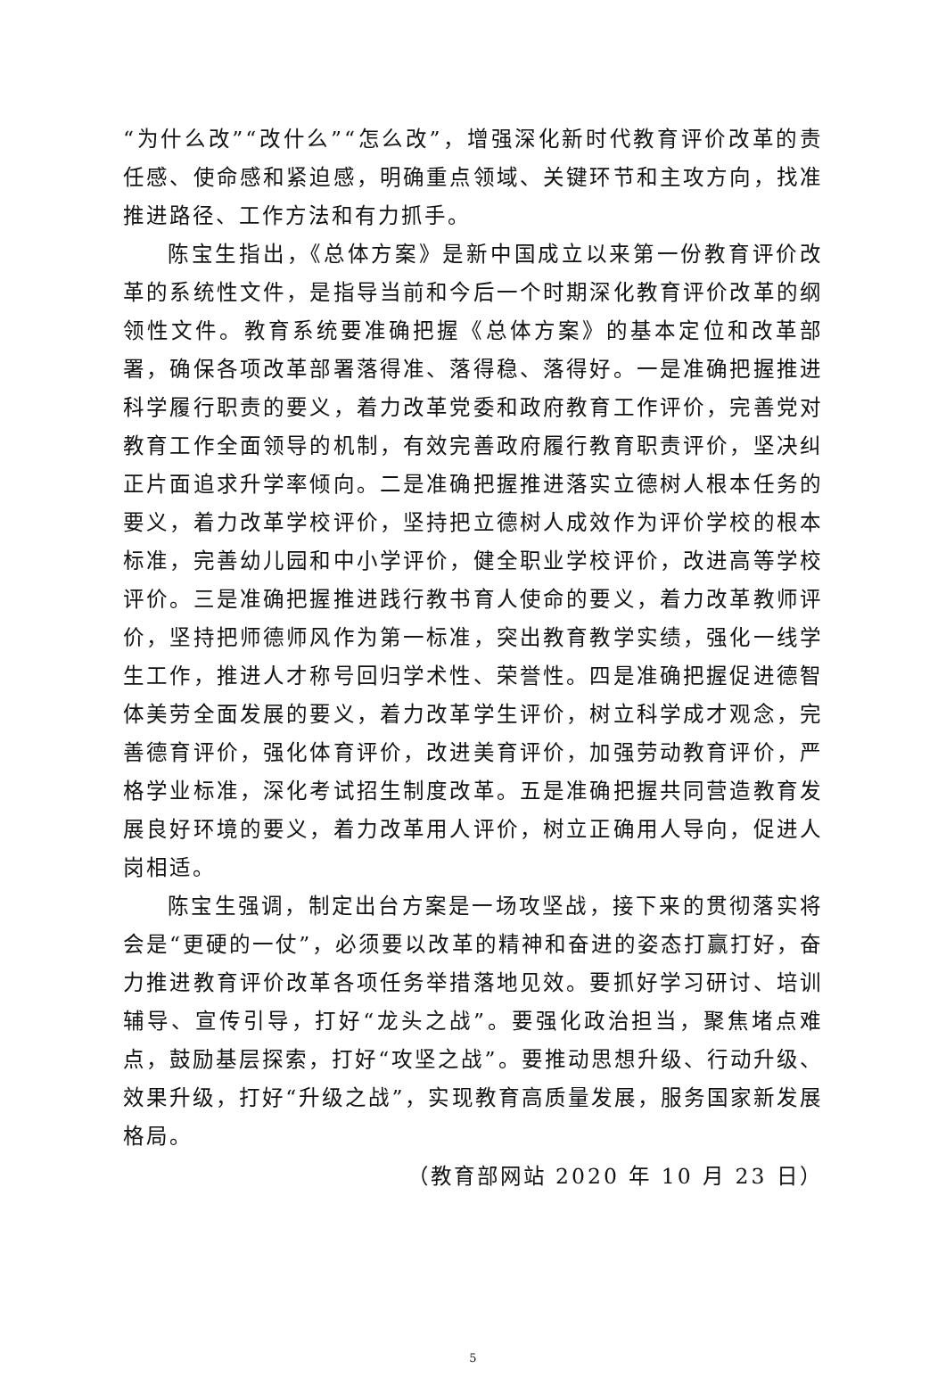“为什么改”“改什么”“怎么改”，增强深化新时代教育评价改革的责任感、使命感和紧迫感，明确重点领域、关键环节和主攻方向，找准推进路径、工作方法和有力抓手。
陈宝生指出，《总体方案》是新中国成立以来第一份教育评价改革的系统性文件，是指导当前和今后一个时期深化教育评价改革的纲领性文件。教育系统要准确把握《总体方案》的基本定位和改革部署，确保各项改革部署落得准、落得稳、落得好。一是准确把握推进科学履行职责的要义，着力改革党委和政府教育工作评价，完善党对教育工作全面领导的机制，有效完善政府履行教育职责评价，坚决纠正片面追求升学率倾向。二是准确把握推进落实立德树人根本任务的要义，着力改革学校评价，坚持把立德树人成效作为评价学校的根本标准，完善幼儿园和中小学评价，健全职业学校评价，改进高等学校评价。三是准确把握推进践行教书育人使命的要义，着力改革教师评价，坚持把师德师风作为第一标准，突出教育教学实绩，强化一线学生工作，推进人才称号回归学术性、荣誉性。四是准确把握促进德智体美劳全面发展的要义，着力改革学生评价，树立科学成才观念，完善德育评价，强化体育评价，改进美育评价，加强劳动教育评价，严格学业标准，深化考试招生制度改革。五是准确把握共同营造教育发展良好环境的要义，着力改革用人评价，树立正确用人导向，促进人岗相适。
陈宝生强调，制定出台方案是一场攻坚战，接下来的贯彻落实将会是“更硬的一仗”，必须要以改革的精神和奋进的姿态打赢打好，奋力推进教育评价改革各项任务举措落地见效。要抓好学习研讨、培训辅导、宣传引导，打好“龙头之战”。要强化政治担当，聚焦堵点难点，鼓励基层探索，打好“攻坚之战”。要推动思想升级、行动升级、效果升级，打好“升级之战”，实现教育高质量发展，服务国家新发展格局。
（教育部网站 2020 年 10 月 23 日）
5